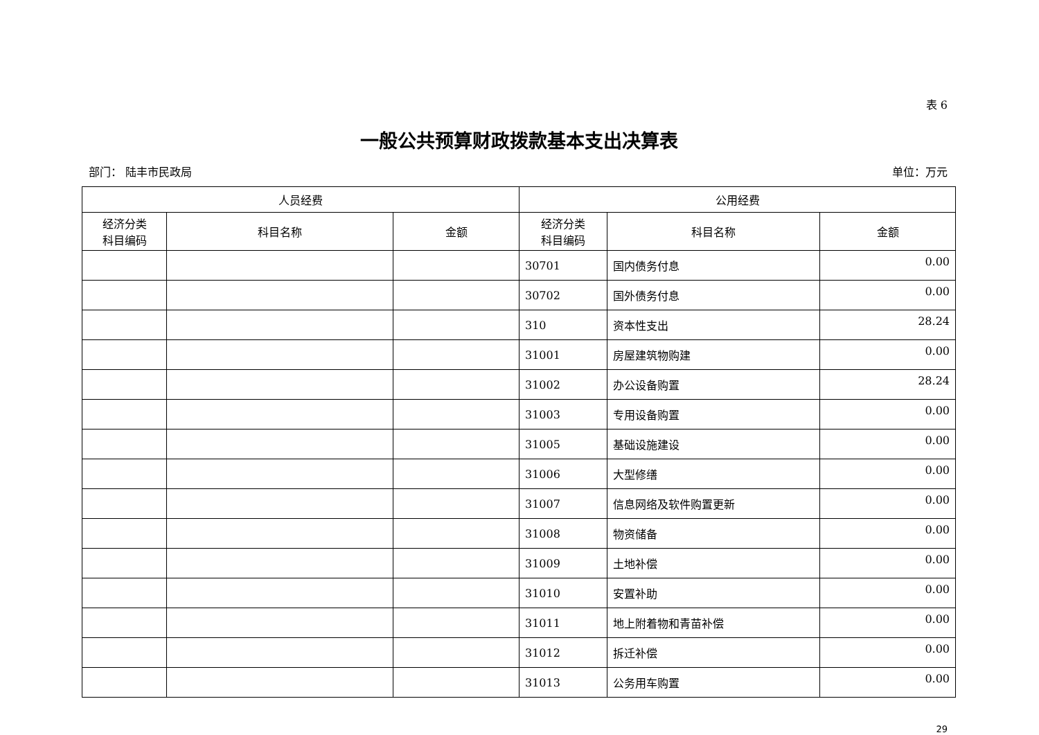表 6
一般公共预算财政拨款基本支出决算表
部门： 陆丰市民政局 单位：万元
| 人员经费 | | | 公用经费 | | |
| --- | --- | --- | --- | --- | --- |
| 经济分类 科目编码 | 科目名称 | 金额 | 经济分类 科目编码 | 科目名称 | 金额 |
| | | | 30701 | 国内债务付息 | 0.00 |
| | | | 30702 | 国外债务付息 | 0.00 |
| | | | 310 | 资本性支出 | 28.24 |
| | | | 31001 | 房屋建筑物购建 | 0.00 |
| | | | 31002 | 办公设备购置 | 28.24 |
| | | | 31003 | 专用设备购置 | 0.00 |
| | | | 31005 | 基础设施建设 | 0.00 |
| | | | 31006 | 大型修缮 | 0.00 |
| | | | 31007 | 信息网络及软件购置更新 | 0.00 |
| | | | 31008 | 物资储备 | 0.00 |
| | | | 31009 | 土地补偿 | 0.00 |
| | | | 31010 | 安置补助 | 0.00 |
| | | | 31011 | 地上附着物和青苗补偿 | 0.00 |
| | | | 31012 | 拆迁补偿 | 0.00 |
| | | | 31013 | 公务用车购置 | 0.00 |
29